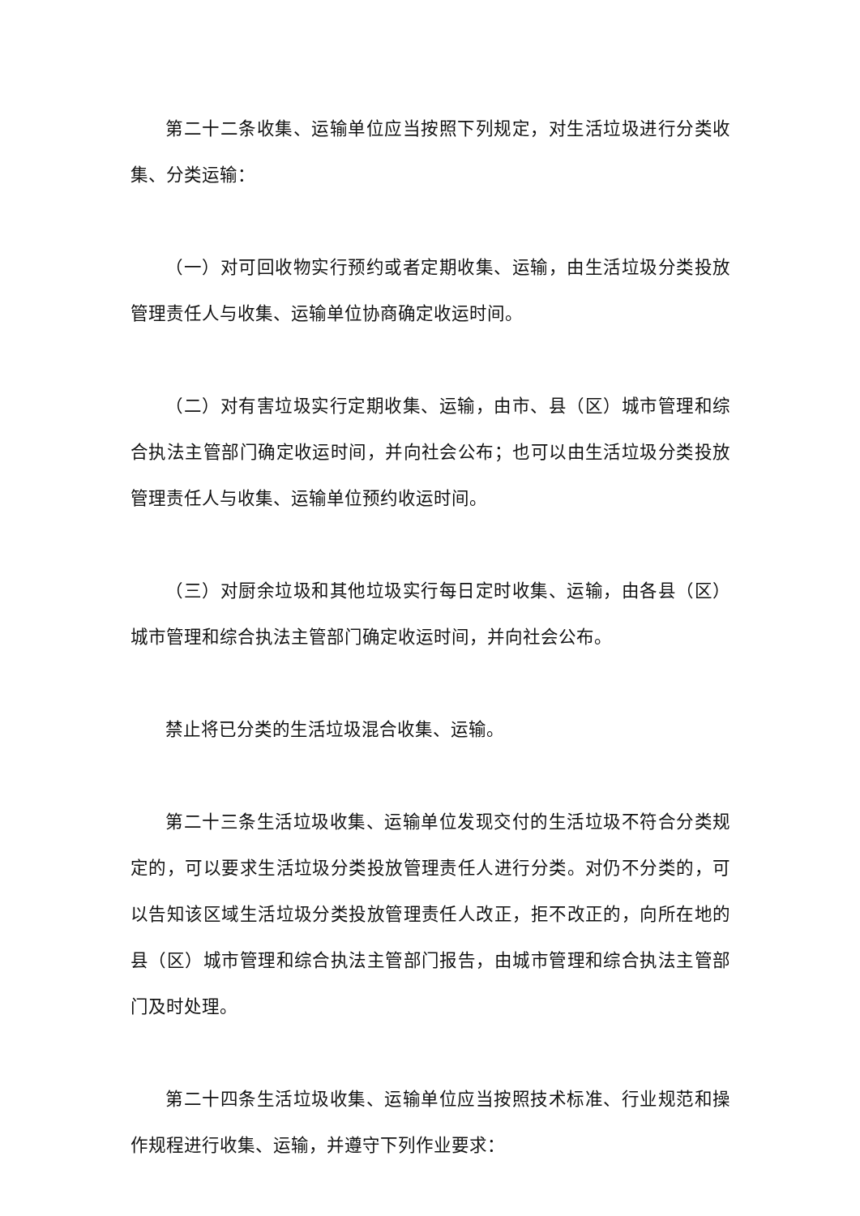第二十二条收集、运输单位应当按照下列规定，对生活垃圾进行分类收集、分类运输：
（一）对可回收物实行预约或者定期收集、运输，由生活垃圾分类投放管理责任人与收集、运输单位协商确定收运时间。
（二）对有害垃圾实行定期收集、运输，由市、县（区）城市管理和综合执法主管部门确定收运时间，并向社会公布；也可以由生活垃圾分类投放管理责任人与收集、运输单位预约收运时间。
（三）对厨余垃圾和其他垃圾实行每日定时收集、运输，由各县（区）城市管理和综合执法主管部门确定收运时间，并向社会公布。
禁止将已分类的生活垃圾混合收集、运输。
第二十三条生活垃圾收集、运输单位发现交付的生活垃圾不符合分类规定的，可以要求生活垃圾分类投放管理责任人进行分类。对仍不分类的，可以告知该区域生活垃圾分类投放管理责任人改正，拒不改正的，向所在地的县（区）城市管理和综合执法主管部门报告，由城市管理和综合执法主管部门及时处理。
第二十四条生活垃圾收集、运输单位应当按照技术标准、行业规范和操作规程进行收集、运输，并遵守下列作业要求：